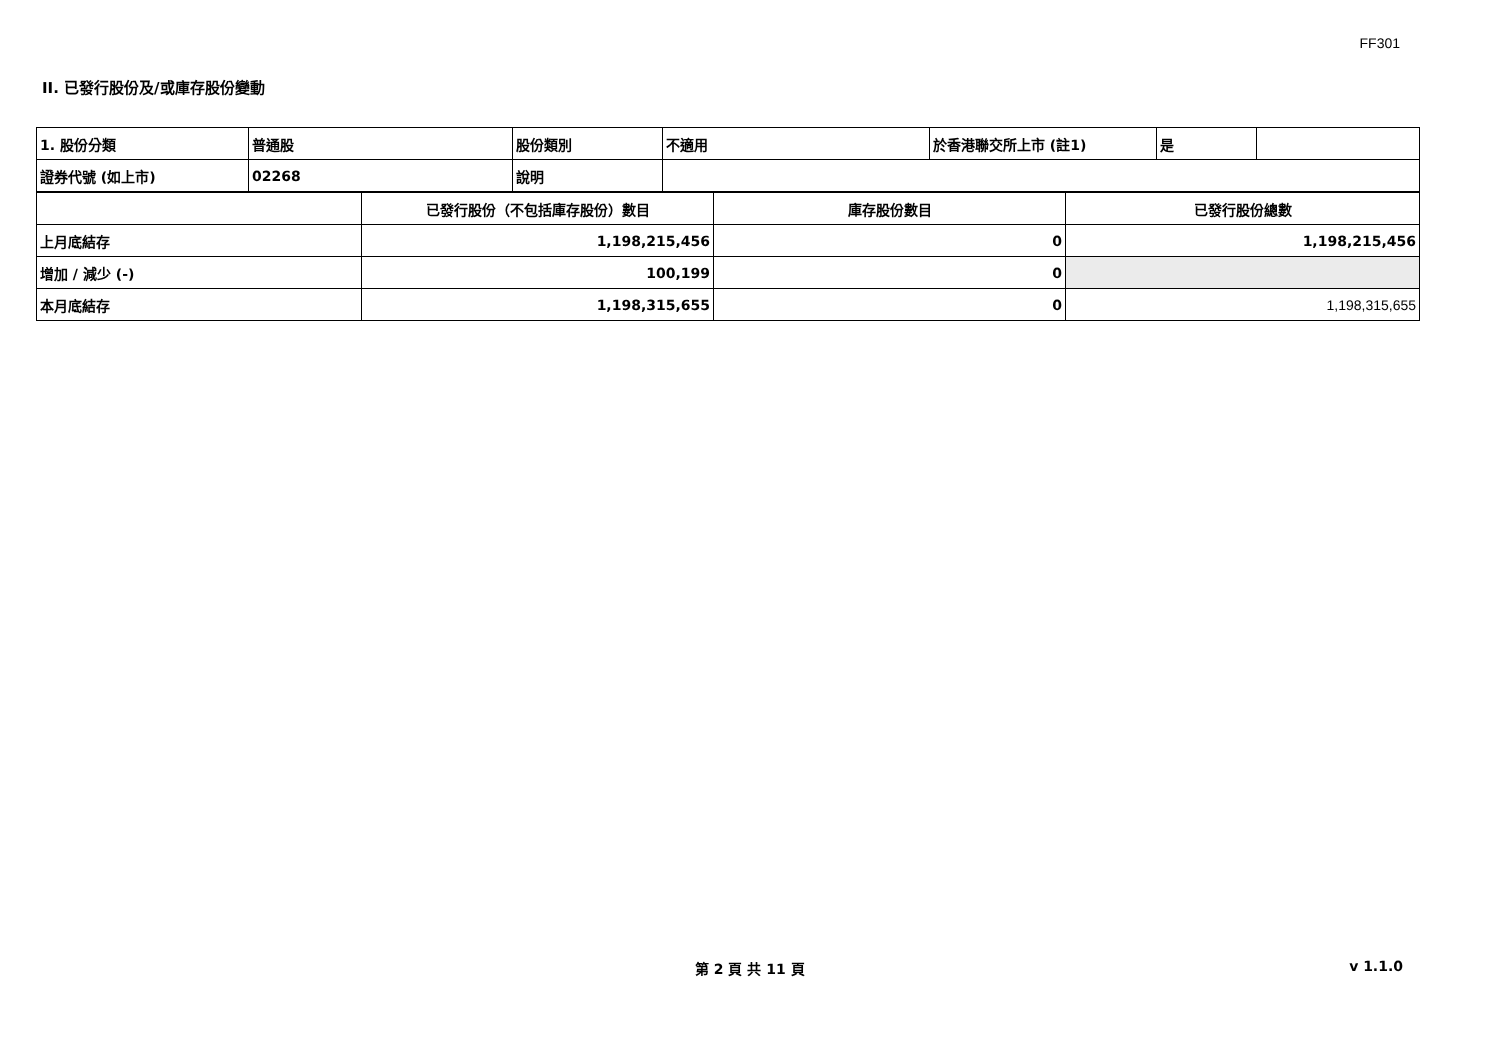FF301
II. 已發行股份及/或庫存股份變動
| 1. 股份分類 | 普通股 | 股份類別 | 不適用 | 於香港聯交所上市 (註1) | 是 | |
| 證券代號 (如上市) | 02268 | 說明 | | | | |
| | 已發行股份（不包括庫存股份）數目 | 庫存股份數目 | 已發行股份總數 |
| 上月底結存 | 1,198,215,456 | 0 | 1,198,215,456 |
| 增加 / 減少 (-) | 100,199 | 0 | |
| 本月底結存 | 1,198,315,655 | 0 | 1,198,315,655 |
第 2 頁 共 11 頁 v 1.1.0